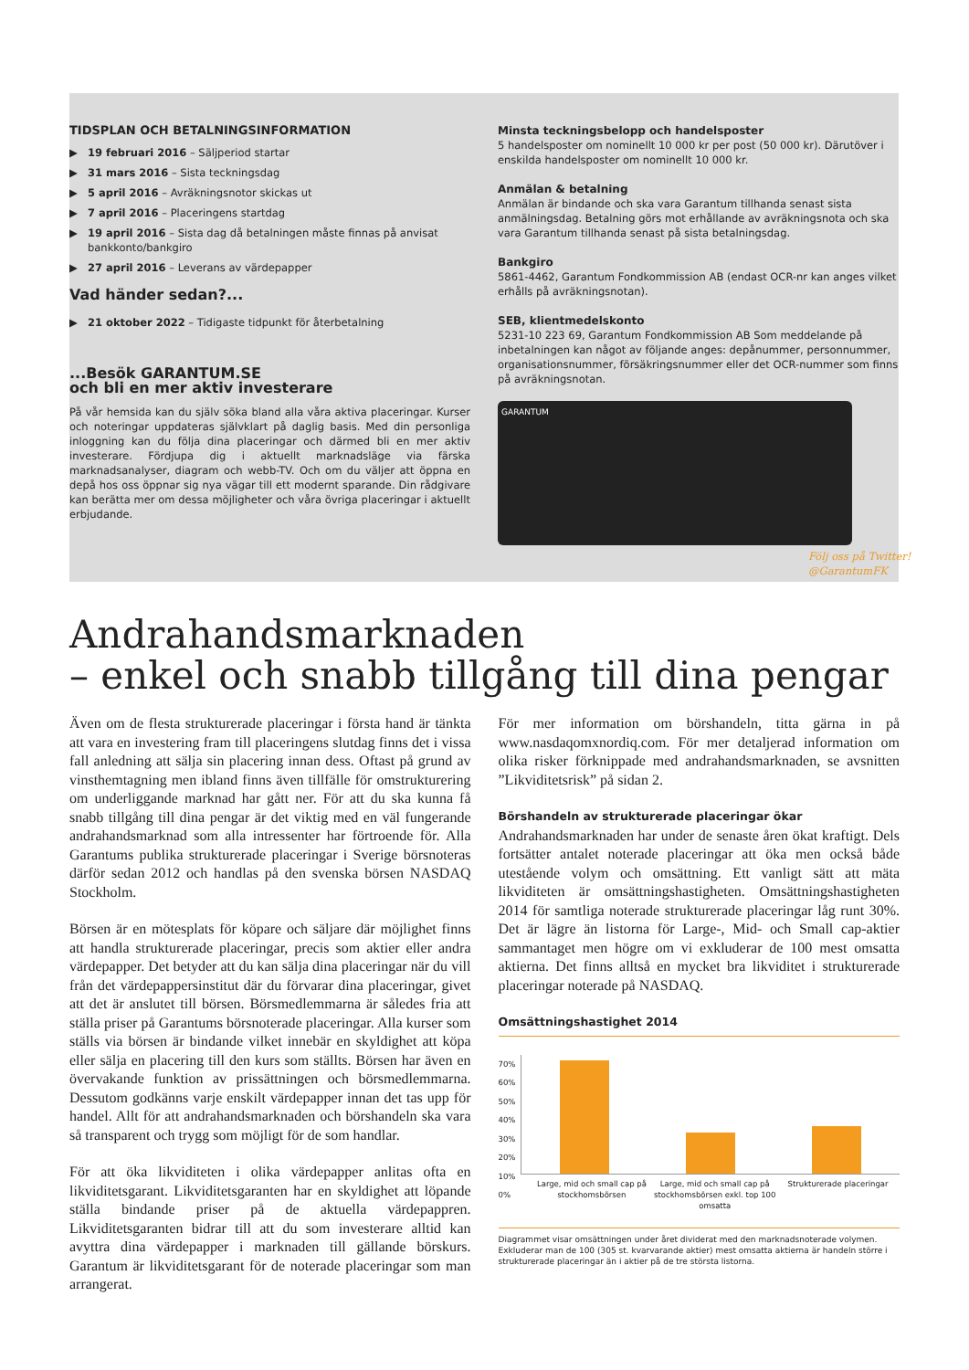TIDSPLAN OCH BETALNINGSINFORMATION
19 februari 2016 – Säljperiod startar
31 mars 2016 – Sista teckningsdag
5 april 2016 – Avräkningsnotor skickas ut
7 april 2016 – Placeringens startdag
19 april 2016 – Sista dag då betalningen måste finnas på anvisat bankkonto/bankgiro
27 april 2016 – Leverans av värdepapper
Vad händer sedan?...
21 oktober 2022 – Tidigaste tidpunkt för återbetalning
...Besök GARANTUM.SE
och bli en mer aktiv investerare
På vår hemsida kan du själv söka bland alla våra aktiva placeringar. Kurser och noteringar uppdateras självklart på daglig basis. Med din personliga inloggning kan du följa dina placeringar och därmed bli en mer aktiv investerare. Fördjupa dig i aktuellt marknadsläge via färska marknadsanalyser, diagram och webb-TV. Och om du väljer att öppna en depå hos oss öppnar sig nya vägar till ett modernt sparande. Din rådgivare kan berätta mer om dessa möjligheter och våra övriga placeringar i aktuellt erbjudande.
Minsta teckningsbelopp och handelsposter
5 handelsposter om nominellt 10 000 kr per post (50 000 kr). Därutöver i enskilda handelsposter om nominellt 10 000 kr.
Anmälan & betalning
Anmälan är bindande och ska vara Garantum tillhanda senast sista anmälningsdag. Betalning görs mot erhållande av avräkningsnota och ska vara Garantum tillhanda senast på sista betalningsdag.
Bankgiro
5861-4462, Garantum Fondkommission AB (endast OCR-nr kan anges vilket erhålls på avräkningsnotan).
SEB, klientmedelskonto
5231-10 223 69, Garantum Fondkommission AB Som meddelande på inbetalningen kan något av följande anges: depånummer, personnummer, organisationsnummer, försäkringsnummer eller det OCR-nummer som finns på avräkningsnotan.
GARANTUM
Följ oss på Twitter! @GarantumFK
Andrahandsmarknaden
– enkel och snabb tillgång till dina pengar
Även om de flesta strukturerade placeringar i första hand är tänkta att vara en investering fram till placeringens slutdag finns det i vissa fall anledning att sälja sin placering innan dess. Oftast på grund av vinsthemtagning men ibland finns även tillfälle för omstrukturering om underliggande marknad har gått ner. För att du ska kunna få snabb tillgång till dina pengar är det viktig med en väl fungerande andrahandsmarknad som alla intressenter har förtroende för. Alla Garantums publika strukturerade placeringar i Sverige börsnoteras därför sedan 2012 och handlas på den svenska börsen NASDAQ Stockholm.
Börsen är en mötesplats för köpare och säljare där möjlighet finns att handla strukturerade placeringar, precis som aktier eller andra värdepapper. Det betyder att du kan sälja dina placeringar när du vill från det värdepappersinstitut där du förvarar dina placeringar, givet att det är anslutet till börsen. Börsmedlemmarna är således fria att ställa priser på Garantums börsnoterade placeringar. Alla kurser som ställs via börsen är bindande vilket innebär en skyldighet att köpa eller sälja en placering till den kurs som ställts. Börsen har även en övervakande funktion av prissättningen och börsmedlemmarna. Dessutom godkänns varje enskilt värdepapper innan det tas upp för handel. Allt för att andrahandsmarknaden och börshandeln ska vara så transparent och trygg som möjligt för de som handlar.
För att öka likviditeten i olika värdepapper anlitas ofta en likviditetsgarant. Likviditetsgaranten har en skyldighet att löpande ställa bindande priser på de aktuella värdepappren. Likviditetsgaranten bidrar till att du som investerare alltid kan avyttra dina värdepapper i marknaden till gällande börskurs. Garantum är likviditetsgarant för de noterade placeringar som man arrangerat.
För mer information om börshandeln, titta gärna in på www.nasdaqomxnordiq.com. För mer detaljerad information om olika risker förknippade med andrahandsmarknaden, se avsnitten ”Likviditetsrisk” på sidan 2.
Börshandeln av strukturerade placeringar ökar
Andrahandsmarknaden har under de senaste åren ökat kraftigt. Dels fortsätter antalet noterade placeringar att öka men också både utestående volym och omsättning. Ett vanligt sätt att mäta likviditeten är omsättningshastigheten. Omsättningshastigheten 2014 för samtliga noterade strukturerade placeringar låg runt 30%. Det är lägre än listorna för Large-, Mid- och Small cap-aktier sammantaget men högre om vi exkluderar de 100 mest omsatta aktierna. Det finns alltså en mycket bra likviditet i strukturerade placeringar noterade på NASDAQ.
Omsättningshastighet 2014
70%
60%
50%
40%
30%
20%
10%
0%
Large, mid och small cap på stockhomsbörsen Large, mid och small cap på stockhomsbörsen exkl. top 100 omsatta Strukturerade placeringar
Diagrammet visar omsättningen under året dividerat med den marknadsnoterade volymen. Exkluderar man de 100 (305 st. kvarvarande aktier) mest omsatta aktierna är handeln större i strukturerade placeringar än i aktier på de tre största listorna.